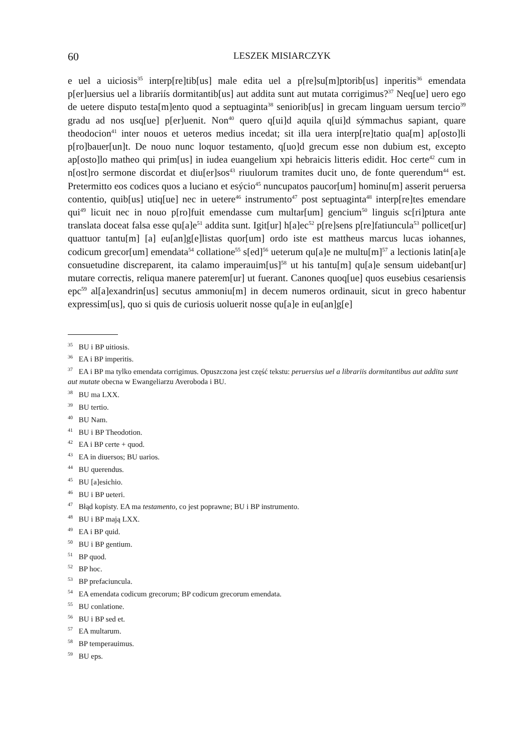60
LESZEK MISIARCZYK
e uel a uiciosis<sup>35</sup> interp[re]tib[us] male edita uel a p[re]su[m]ptorib[us] inperitis<sup>36</sup> emendata p[er]uersius uel a librariís dormitantib[us] aut addita sunt aut mutata corrigimus?<sup>37</sup> Neq[ue] uero ego de uetere disputo testa[m]ento quod a septuaginta<sup>38</sup> seniorib[us] in grecam linguam uersum tercio<sup>39</sup> gradu ad nos usq[ue] p[er]uenit. Non<sup>40</sup> quero q[ui]d aquila q[ui]d sýmmachus sapiant, quare theodocion<sup>41</sup> inter nouos et ueteros medius incedat; sit illa uera interp[re]tatio qua[m] ap[osto]li p[ro]bauer[un]t. De nouo nunc loquor testamento, q[uo]d grecum esse non dubium est, excepto ap[osto]lo matheo qui prim[us] in iudea euangelium xpi hebraicis litteris edidit. Hoc certe<sup>42</sup> cum in n[ost]ro sermone discordat et diu[er]sos<sup>43</sup> riuulorum tramites ducit uno, de fonte querendum<sup>44</sup> est. Pretermitto eos codices quos a luciano et esýcio<sup>45</sup> nuncupatos paucor[um] hominu[m] asserit peruersa contentio, quib[us] utiq[ue] nec in uetere<sup>46</sup> instrumento<sup>47</sup> post septuaginta<sup>48</sup> interp[re]tes emendare qui<sup>49</sup> licuit nec in nouo p[ro]fuit emendasse cum multar[um] gencium<sup>50</sup> linguis sc[ri]ptura ante translata doceat falsa esse qu[a]e<sup>51</sup> addita sunt. Igit[ur] h[a]ec<sup>52</sup> p[re]sens p[re]fatiuncula<sup>53</sup> pollicet[ur] quattuor tantu[m] [a] eu[an]g[e]listas quor[um] ordo iste est mattheus marcus lucas iohannes, codicum grecor[um] emendata<sup>54</sup> collatione<sup>55</sup> s[ed]<sup>56</sup> ueterum qu[a]e ne multu[m]<sup>57</sup> a lectionis latin[a]e consuetudine discreparent, ita calamo imperauim[us]<sup>58</sup> ut his tantu[m] qu[a]e sensum uidebant[ur] mutare correctis, reliqua manere paterem[ur] ut fuerant. Canones quoq[ue] quos eusebius cesariensis epc<sup>59</sup> al[a]exandrin[us] secutus ammoniu[m] in decem numeros ordinauit, sicut in greco habentur expressim[us], quo si quis de curiosis uoluerit nosse qu[a]e in eu[an]g[e]
<sup>35</sup> BU i BP uitiosis.
<sup>36</sup> EA i BP imperitis.
<sup>37</sup> EA i BP ma tylko emendata corrigimus. Opuszczona jest część tekstu: peruersius uel a librariis dormitantibus aut addita sunt aut mutate obecna w Ewangeliarzu Averoboda i BU.
<sup>38</sup> BU ma LXX.
<sup>39</sup> BU tertio.
<sup>40</sup> BU Nam.
<sup>41</sup> BU i BP Theodotion.
<sup>42</sup> EA i BP certe + quod.
<sup>43</sup> EA in diuersos; BU uarios.
<sup>44</sup> BU querendus.
<sup>45</sup> BU [a]esichio.
<sup>46</sup> BU i BP ueteri.
<sup>47</sup> Błąd kopisty. EA ma testamento, co jest poprawne; BU i BP instrumento.
<sup>48</sup> BU i BP mają LXX.
<sup>49</sup> EA i BP quid.
<sup>50</sup> BU i BP gentium.
<sup>51</sup> BP quod.
<sup>52</sup> BP hoc.
<sup>53</sup> BP prefaciuncula.
<sup>54</sup> EA emendata codicum grecorum; BP codicum grecorum emendata.
<sup>55</sup> BU conlatione.
<sup>56</sup> BU i BP sed et.
<sup>57</sup> EA multarum.
<sup>58</sup> BP temperauimus.
<sup>59</sup> BU eps.